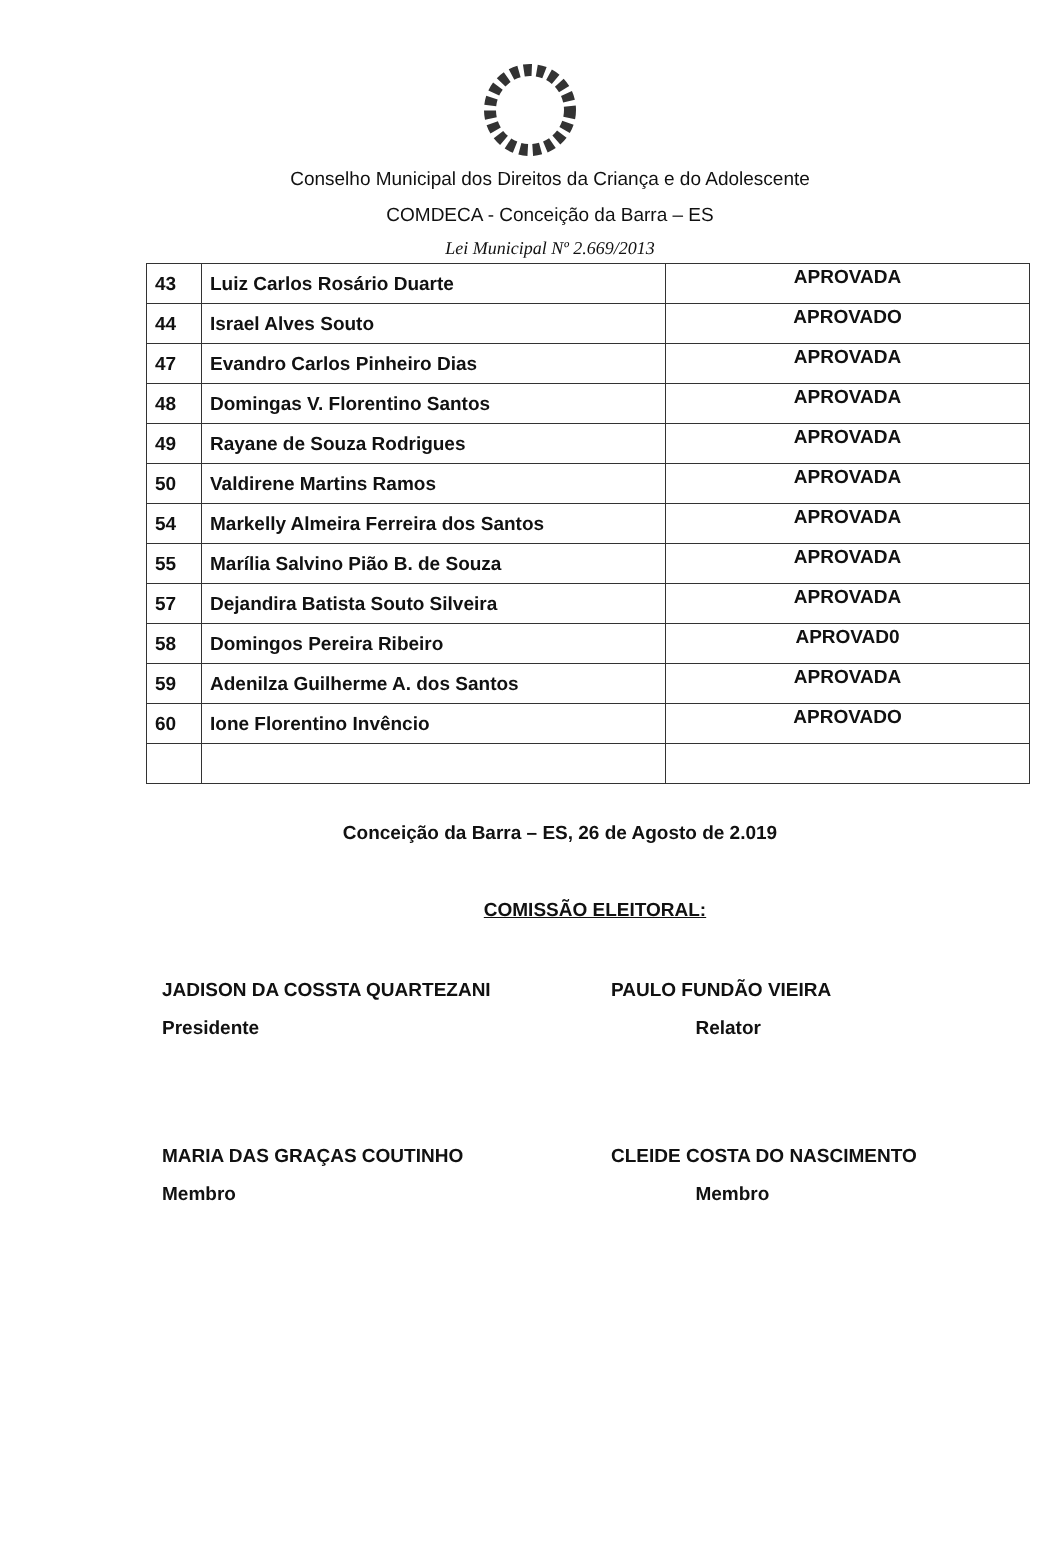Conselho Municipal dos Direitos da Criança e do Adolescente
COMDECA - Conceição da Barra – ES
Lei Municipal Nº 2.669/2013
| 43 | Luiz Carlos Rosário Duarte | APROVADA |
| 44 | Israel Alves Souto | APROVADO |
| 47 | Evandro Carlos Pinheiro Dias | APROVADA |
| 48 | Domingas V. Florentino Santos | APROVADA |
| 49 | Rayane de Souza Rodrigues | APROVADA |
| 50 | Valdirene Martins Ramos | APROVADA |
| 54 | Markelly Almeira Ferreira dos Santos | APROVADA |
| 55 | Marília Salvino Pião B. de Souza | APROVADA |
| 57 | Dejandira Batista Souto Silveira | APROVADA |
| 58 | Domingos Pereira Ribeiro | APROVAD0 |
| 59 | Adenilza Guilherme A. dos Santos | APROVADA |
| 60 | Ione Florentino Invêncio | APROVADO |
Conceição da Barra – ES, 26 de Agosto de 2.019
COMISSÃO ELEITORAL:
JADISON DA COSSTA QUARTEZANI
Presidente
PAULO FUNDÃO VIEIRA
Relator
MARIA DAS GRAÇAS COUTINHO
Membro
CLEIDE COSTA DO NASCIMENTO
Membro